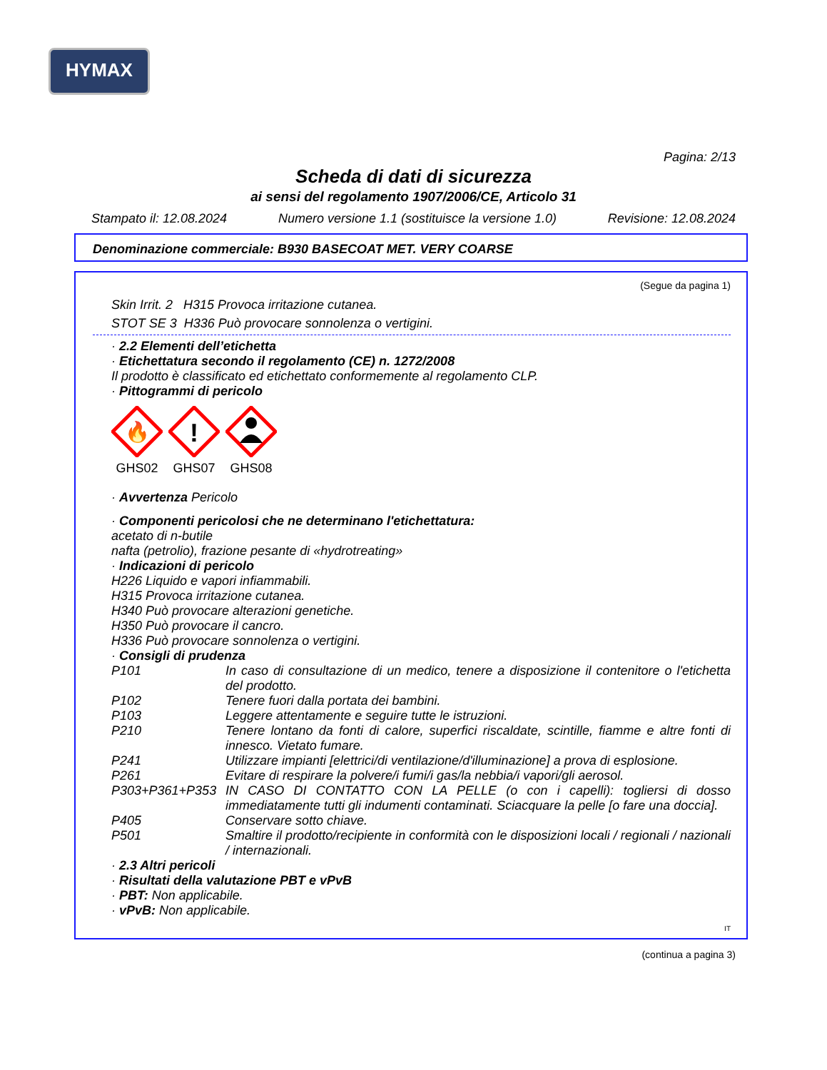HYMAX
Pagina: 2/13
Scheda di dati di sicurezza
ai sensi del regolamento 1907/2006/CE, Articolo 31
Stampato il: 12.08.2024 Numero versione 1.1 (sostituisce la versione 1.0) Revisione: 12.08.2024
Denominazione commerciale: B930 BASECOAT MET. VERY COARSE
(Segue da pagina 1)
Skin Irrit. 2 H315 Provoca irritazione cutanea.
STOT SE 3 H336 Può provocare sonnolenza o vertigini.
· 2.2 Elementi dell’etichetta
· Etichettatura secondo il regolamento (CE) n. 1272/2008
Il prodotto è classificato ed etichettato conformemente al regolamento CLP.
· Pittogrammi di pericolo
🔥
GHS02
!
GHS07
GHS08
· Avvertenza Pericolo
· Componenti pericolosi che ne determinano l'etichettatura:
acetato di n-butile
nafta (petrolio), frazione pesante di «hydrotreating»
· Indicazioni di pericolo
H226 Liquido e vapori infiammabili.
H315 Provoca irritazione cutanea.
H340 Può provocare alterazioni genetiche.
H350 Può provocare il cancro.
H336 Può provocare sonnolenza o vertigini.
· Consigli di prudenza
P101 In caso di consultazione di un medico, tenere a disposizione il contenitore o l'etichetta del prodotto.
P102 Tenere fuori dalla portata dei bambini.
P103 Leggere attentamente e seguire tutte le istruzioni.
P210 Tenere lontano da fonti di calore, superfici riscaldate, scintille, fiamme e altre fonti di innesco. Vietato fumare.
P241 Utilizzare impianti [elettrici/di ventilazione/d'illuminazione] a prova di esplosione.
P261 Evitare di respirare la polvere/i fumi/i gas/la nebbia/i vapori/gli aerosol.
P303+P361+P353 IN CASO DI CONTATTO CON LA PELLE (o con i capelli): togliersi di dosso immediatamente tutti gli indumenti contaminati. Sciacquare la pelle [o fare una doccia].
P405 Conservare sotto chiave.
P501 Smaltire il prodotto/recipiente in conformità con le disposizioni locali / regionali / nazionali / internazionali.
· 2.3 Altri pericoli
· Risultati della valutazione PBT e vPvB
· PBT: Non applicabile.
· vPvB: Non applicabile.
IT
(continua a pagina 3)